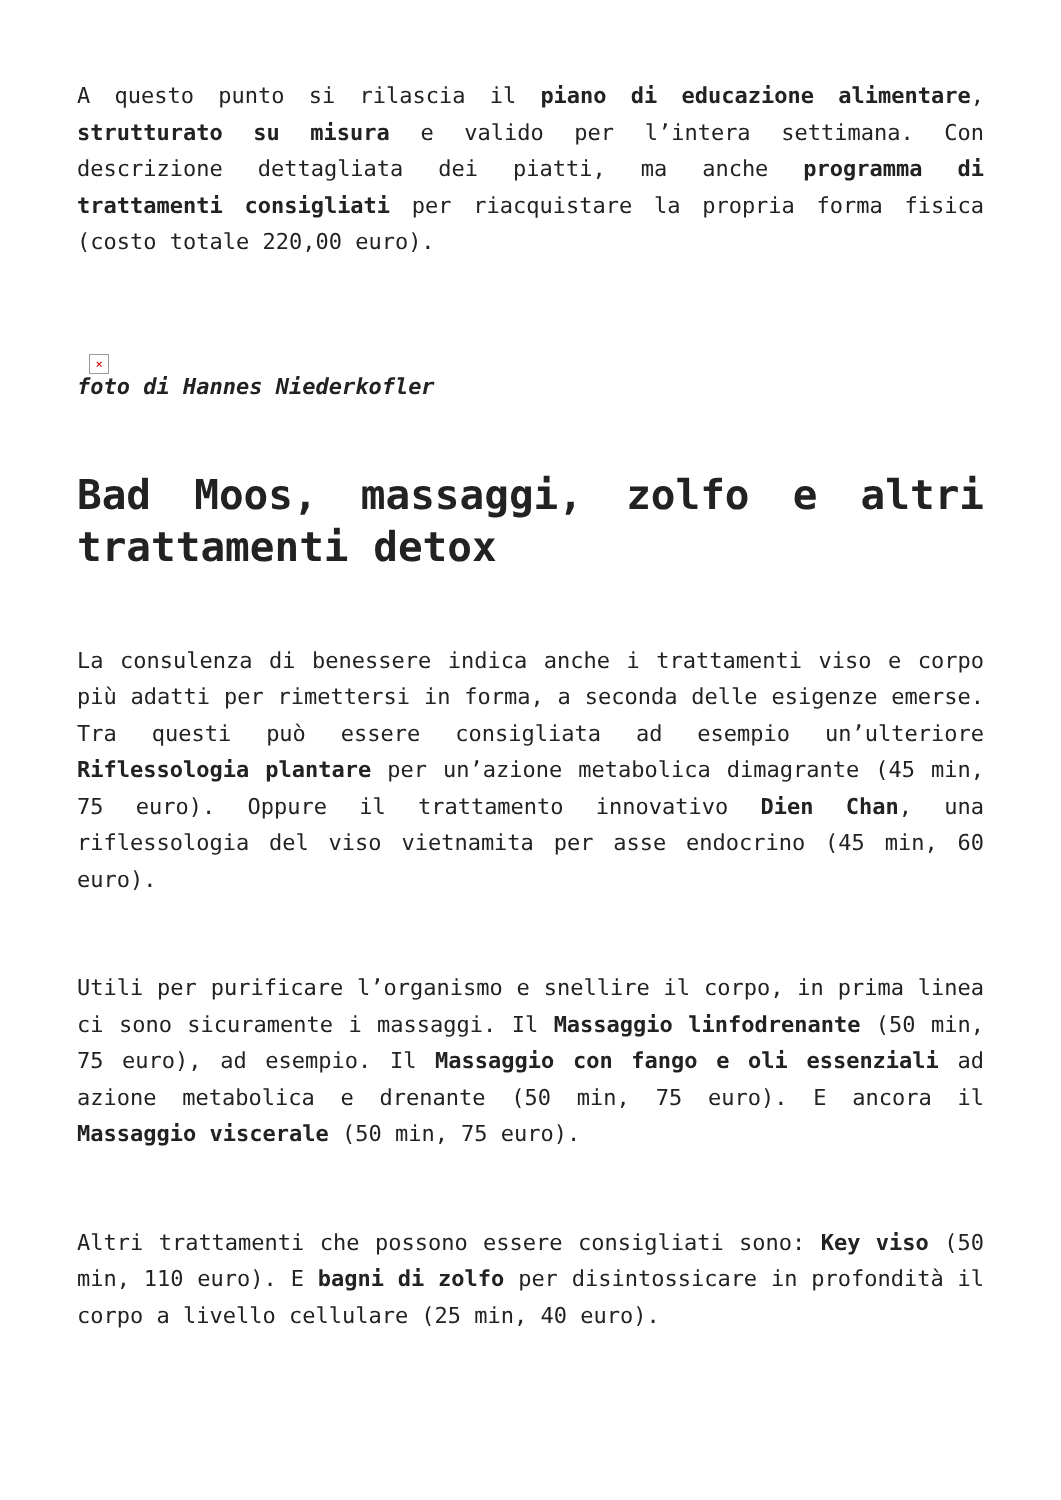A questo punto si rilascia il piano di educazione alimentare, strutturato su misura e valido per l’intera settimana. Con descrizione dettagliata dei piatti, ma anche programma di trattamenti consigliati per riacquistare la propria forma fisica (costo totale 220,00 euro).
×
foto di Hannes Niederkofler
Bad Moos, massaggi, zolfo e altri trattamenti detox
La consulenza di benessere indica anche i trattamenti viso e corpo più adatti per rimettersi in forma, a seconda delle esigenze emerse. Tra questi può essere consigliata ad esempio un’ulteriore Riflessologia plantare per un’azione metabolica dimagrante (45 min, 75 euro). Oppure il trattamento innovativo Dien Chan, una riflessologia del viso vietnamita per asse endocrino (45 min, 60 euro).
Utili per purificare l’organismo e snellire il corpo, in prima linea ci sono sicuramente i massaggi. Il Massaggio linfodrenante (50 min, 75 euro), ad esempio. Il Massaggio con fango e oli essenziali ad azione metabolica e drenante (50 min, 75 euro). E ancora il Massaggio viscerale (50 min, 75 euro).
Altri trattamenti che possono essere consigliati sono: Key viso (50 min, 110 euro). E bagni di zolfo per disintossicare in profondità il corpo a livello cellulare (25 min, 40 euro).